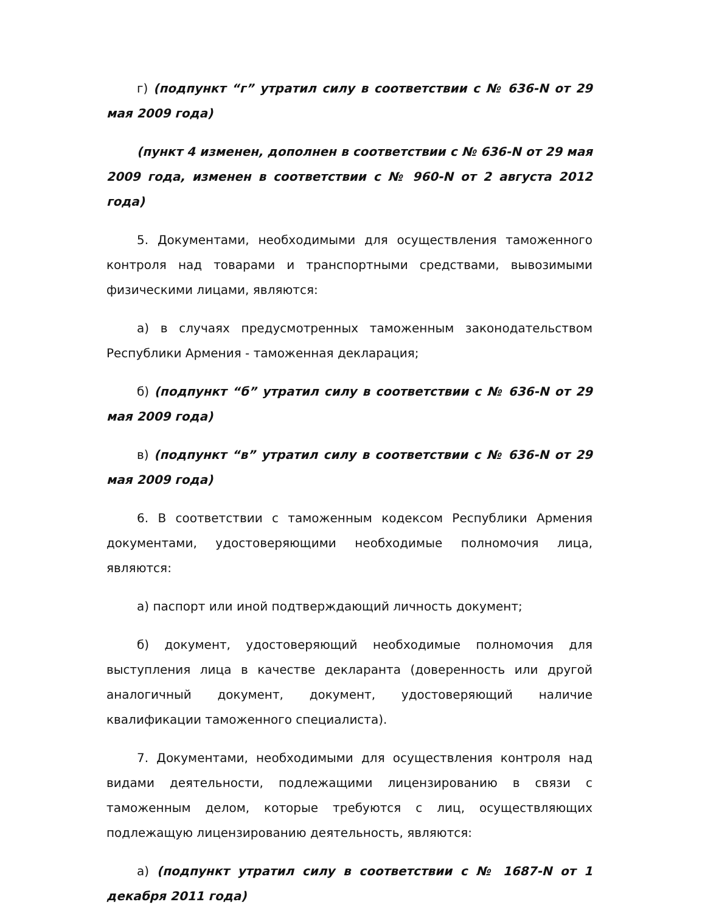г) (подпункт “г” утратил силу в соответствии с № 636-N от 29 мая 2009 года)
(пункт 4 изменен, дополнен в соответствии с № 636-N от 29 мая 2009 года, изменен в соответствии с № 960-N от 2 августа 2012 года)
5. Документами, необходимыми для осуществления таможенного контроля над товарами и транспортными средствами, вывозимыми физическими лицами, являются:
а) в случаях предусмотренных таможенным законодательством Республики Армения - таможенная декларация;
б) (подпункт “б” утратил силу в соответствии с № 636-N от 29 мая 2009 года)
в) (подпункт “в” утратил силу в соответствии с № 636-N от 29 мая 2009 года)
6. В соответствии с таможенным кодексом Республики Армения документами, удостоверяющими необходимые полномочия лица, являются:
а) паспорт или иной подтверждающий личность документ;
б) документ, удостоверяющий необходимые полномочия для выступления лица в качестве декларанта (доверенность или другой аналогичный документ, документ, удостоверяющий наличие квалификации таможенного специалиста).
7. Документами, необходимыми для осуществления контроля над видами деятельности, подлежащими лицензированию в связи с таможенным делом, которые требуются с лиц, осуществляющих подлежащую лицензированию деятельность, являются:
а) (подпункт утратил силу в соответствии с № 1687-N от 1 декабря 2011 года)